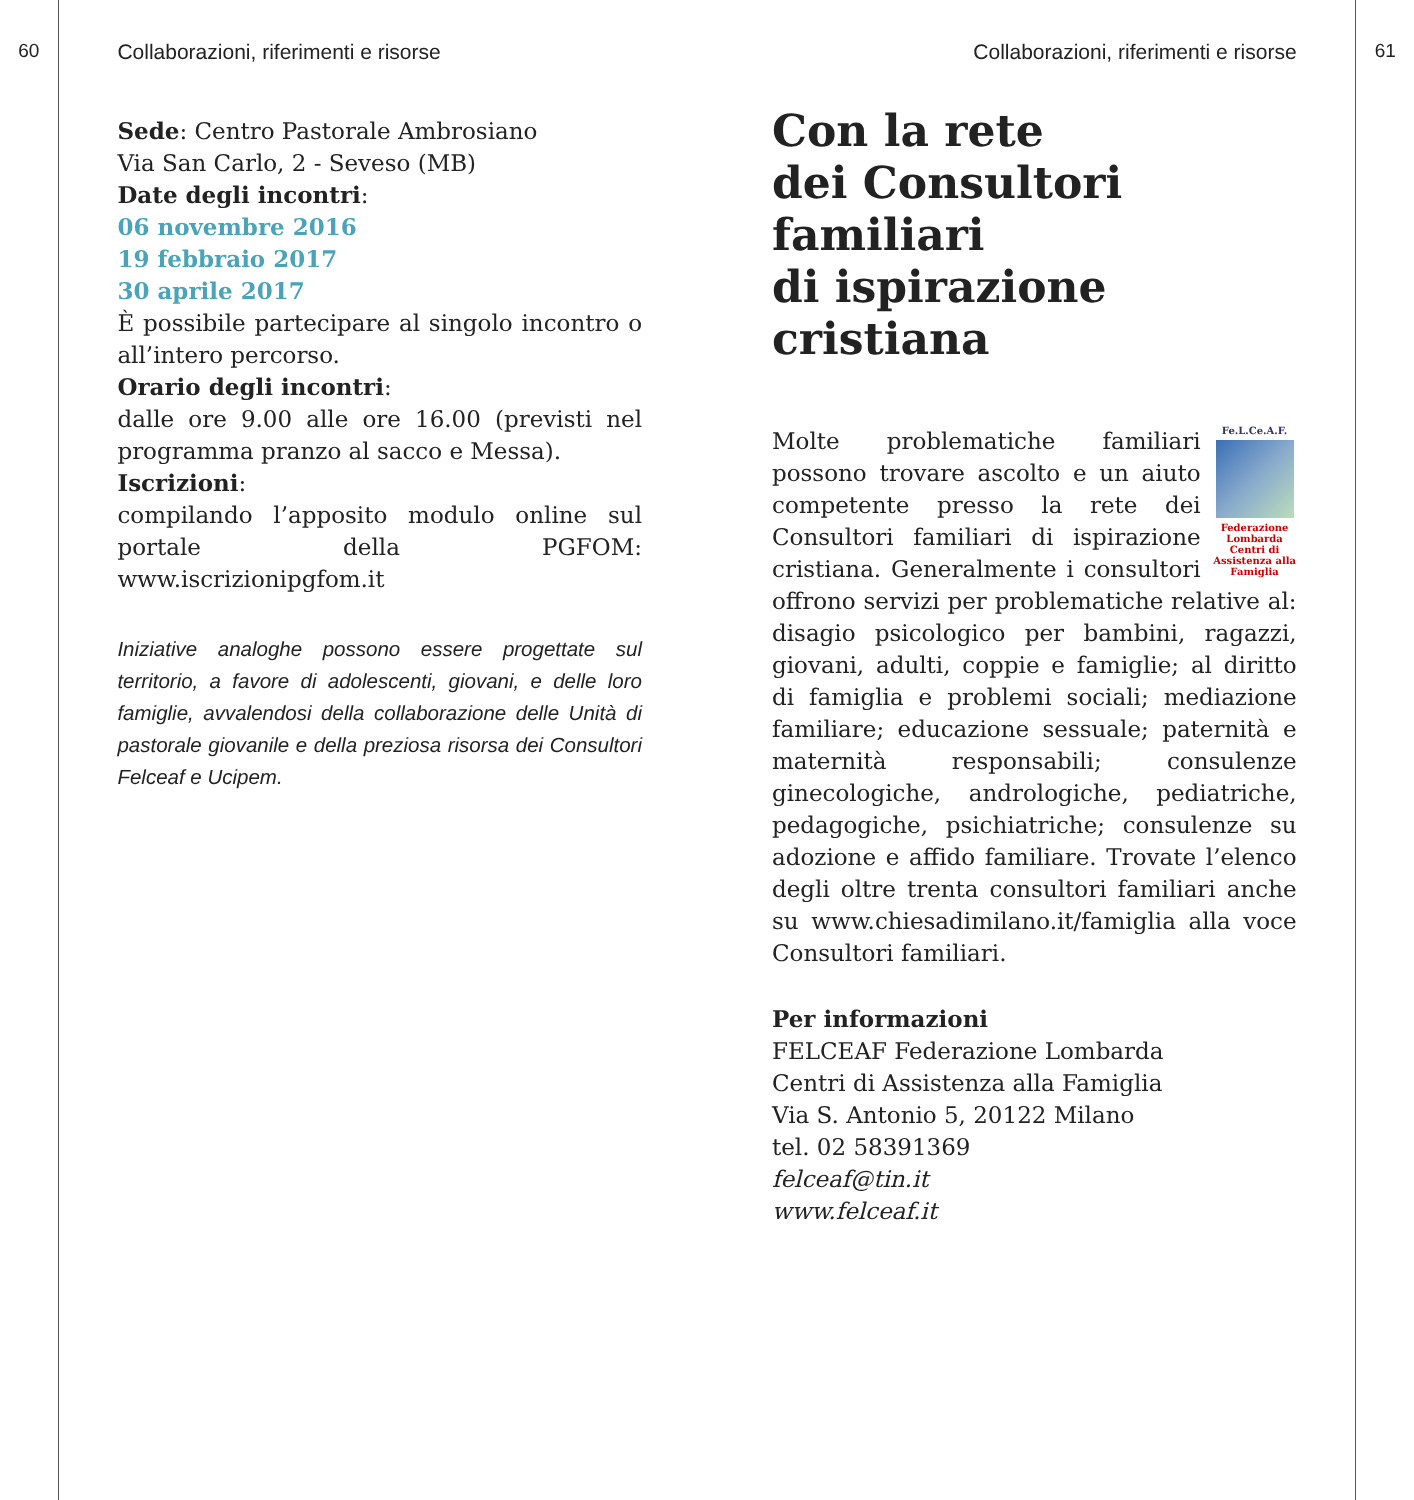60
Collaborazioni, riferimenti e risorse
Sede: Centro Pastorale Ambrosiano
Via San Carlo, 2 - Seveso (MB)
Date degli incontri:
06 novembre 2016
19 febbraio 2017
30 aprile 2017
È possibile partecipare al singolo incontro o all’intero percorso.
Orario degli incontri:
dalle ore 9.00 alle ore 16.00 (previsti nel programma pranzo al sacco e Messa).
Iscrizioni:
compilando l’apposito modulo online sul portale della PGFOM: www.iscrizionipgfom.it
Iniziative analoghe possono essere progettate sul territorio, a favore di adolescenti, giovani, e delle loro famiglie, avvalendosi della collaborazione delle Unità di pastorale giovanile e della preziosa risorsa dei Consultori Felceaf e Ucipem.
Collaborazioni, riferimenti e risorse
Con la rete
dei Consultori familiari
di ispirazione cristiana
Fe.L.Ce.A.F.
Federazione Lombarda Centri di Assistenza alla Famiglia
Molte problematiche familiari possono trovare ascolto e un aiuto competente presso la rete dei Consultori familiari di ispirazione cristiana. Generalmente i consultori offrono servizi per problematiche relative al: disagio psicologico per bambini, ragazzi, giovani, adulti, coppie e famiglie; al diritto di famiglia e problemi sociali; mediazione familiare; educazione sessuale; paternità e maternità responsabili; consulenze ginecologiche, andrologiche, pediatriche, pedagogiche, psichiatriche; consulenze su adozione e affido familiare. Trovate l’elenco degli oltre trenta consultori familiari anche su www.chiesadimilano.it/famiglia alla voce Consultori familiari.
Per informazioni
FELCEAF Federazione Lombarda
Centri di Assistenza alla Famiglia
Via S. Antonio 5, 20122 Milano
tel. 02 58391369
felceaf@tin.it
www.felceaf.it
61